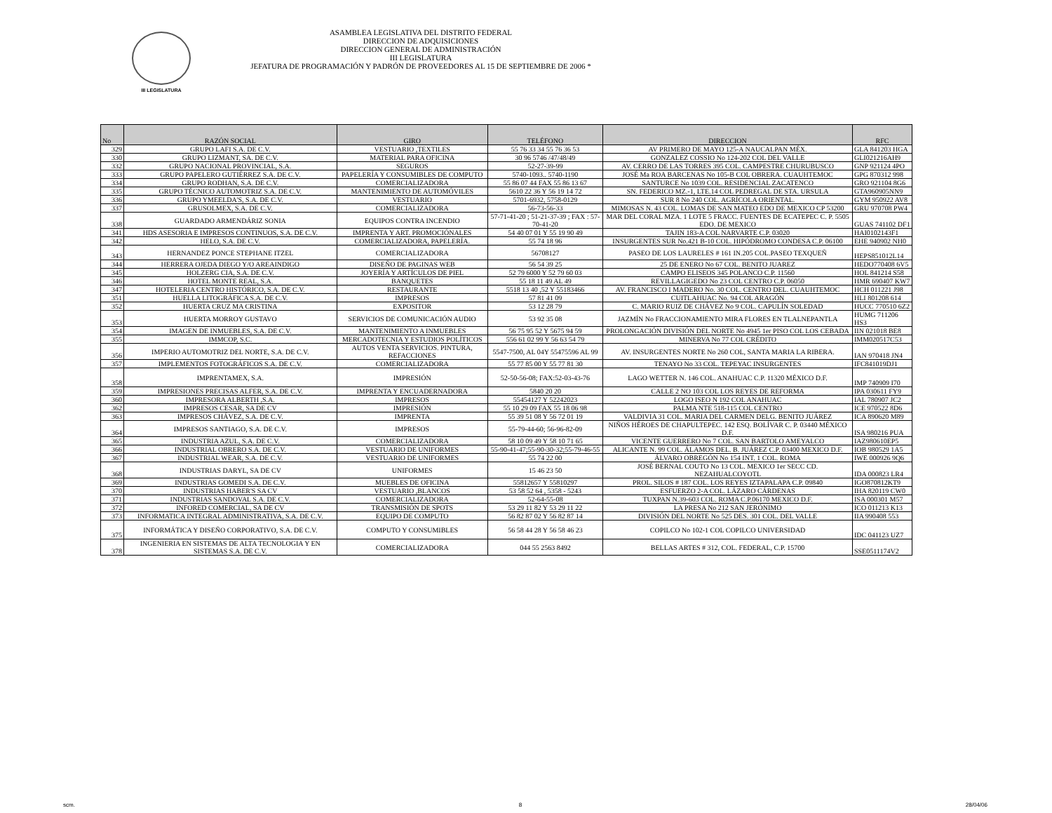III LEGISLATURA
ASAMBLEA LEGISLATIVA DEL DISTRITO FEDERAL
DIRECCION DE ADQUISICIONES
DIRECCION GENERAL DE ADMINISTRACIÓN
III LEGISLATURA
JEFATURA DE PROGRAMACIÓN Y PADRÓN DE PROVEEDORES AL 15 DE SEPTIEMBRE DE 2006 *
| No | RAZÓN SOCIAL | GIRO | TELÉFONO | DIRECCION | RFC |
| --- | --- | --- | --- | --- | --- |
| 329 | GRUPO LAFI S.A. DE C.V. | VESTUARIO ,TEXTILES | 55 76 33 34 55 76 36 53 | AV PRIMERO DE MAYO 125-A NAUCALPAN MÉX. | GLA 841203 HGA |
| 330 | GRUPO LIZMANT, SA. DE C.V. | MATERIAL PARA OFICINA | 30 96 5746 /47/48/49 | GONZALEZ COSSIO No 124-202 COL DEL VALLE | GLI021216AH9 |
| 332 | GRUPO NACIONAL PROVINCIAL, S.A. | SEGUROS | 52-27-39-99 | AV. CERRO DE LAS TORRES 395 COL. CAMPESTRE CHURUBUSCO | GNP 921124 4PO |
| 333 | GRUPO PAPELERO GUTIÉRREZ S.A. DE C.V. | PAPELERÍA Y CONSUMIBLES DE COMPUTO | 5740-1093.. 5740-1190 | JOSÉ Ma ROA BARCENAS No 105-B COL OBRERA. CUAUHTEMOC | GPG 870312 998 |
| 334 | GRUPO RODHAN, S.A. DE C.V. | COMERCIALIZADORA | 55 86 07 44 FAX 55 86 13 67 | SANTURCE No 1039 COL. RESIDENCIAL ZACATENCO | GRO 921104 8G6 |
| 335 | GRUPO TÉCNICO AUTOMOTRIZ S.A. DE C.V. | MANTENIMIENTO DE AUTOMÓVILES | 5610 22 36 Y 56 19 14 72 | SN. FEDERICO MZ.-1, LTE.14 COL PEDREGAL DE STA. URSULA | GTA960905NN9 |
| 336 | GRUPO YMEELDA'S, S.A. DE C.V. | VESTUARIO | 5701-6932, 5758-0129 | SUR 8 No 240 COL. AGRÍCOLA ORIENTAL. | GYM 950922 AV8 |
| 337 | GRUSOLMEX, S.A. DE C.V. | COMERCIALIZADORA | 56-73-56-33 | MIMOSAS N. 43 COL. LOMAS DE SAN MATEO EDO DE MEXICO CP 53200 | GRU 970708 PW4 |
| 338 | GUARDADO ARMENDÁRIZ SONIA | EQUIPOS CONTRA INCENDIO | 57-71-41-20 ; 51-21-37-39 ; FAX : 57-70-41-20 | MAR DEL CORAL MZA. 1 LOTE 5 FRACC. FUENTES DE ECATEPEC C. P. 5505 EDO. DE MEXICO | GUAS 741102 DF1 |
| 341 | HDS ASESORIA E IMPRESOS CONTINUOS, S.A. DE C.V. | IMPRENTA Y ART. PROMOCIÓNALES | 54 40 07 01 Y 55 19 90 49 | TAJIN 183-A COL NARVARTE C.P. 03020 | HAI0102143F1 |
| 342 | HELO, S.A. DE C.V. | COMERCIALIZADORA, PAPELERÍA. | 55 74 18 96 | INSURGENTES SUR No.421 B-10 COL. HIPÓDROMO CONDESA C.P. 06100 | EHE 940902 NH0 |
| 343 | HERNANDEZ PONCE STEPHANE ITZEL | COMERCIALIZADORA | 56708127 | PASEO DE LOS LAURELES # 161 IN.205 COL.PASEO TEXQUEÑ | HEPS851012L14 |
| 344 | HERRERA OJEDA DIEGO Y/O AREAINDIGO | DISEÑO DE PAGINAS WEB | 56 54 39 25 | 25 DE ENERO No 67 COL. BENITO JUAREZ | HEDO770408 6V5 |
| 345 | HOLZERG CIA, S.A. DE C.V. | JOYERÍA Y ARTÍCULOS DE PIEL | 52 79 6000 Y 52 79 60 03 | CAMPO ELISEOS 345 POLANCO C.P. 11560 | HOL 841214 S58 |
| 346 | HOTEL MONTE REAL, S.A. | BANQUETES | 55 18 11 49 AL 49 | REVILLAGIGEDO No 23 COL CENTRO C.P. 06050 | HMR 690407 KW7 |
| 347 | HOTELERIA CENTRO HISTÓRICO, S.A. DE C.V. | RESTAURANTE | 5518 13 40 ,52 Y 55183466 | AV. FRANCISCO I MADERO No. 30 COL. CENTRO DEL. CUAUHTEMOC | HCH 011221 J98 |
| 351 | HUELLA LITOGRÁFICA S.A. DE C.V. | IMPRESOS | 57 81 41 09 | CUITLAHUAC No. 94 COL ARAGÓN | HLI 801208 614 |
| 352 | HUERTA CRUZ MA CRISTINA | EXPOSITOR | 53 12 28 79 | C. MARIO RUIZ DE CHÁVEZ No 9 COL. CAPULÍN SOLEDAD | HUCC 770510 6Z2 |
| 353 | HUERTA MORROY GUSTAVO | SERVICIOS DE COMUNICACIÓN AUDIO | 53 92 35 08 | JAZMÍN No FRACCIONAMIENTO MIRA FLORES EN TLALNEPANTLA | HUMG 711206 HS3 |
| 354 | IMAGEN DE INMUEBLES, S.A. DE C.V. | MANTENIMIENTO A INMUEBLES | 56 75 95 52 Y 5675 94 59 | PROLONGACIÓN DIVISIÓN DEL NORTE No 4945 1er PISO COL LOS CEBADA | IIN 021018 BE8 |
| 355 | IMMCOP, S.C. | MERCADOTECNIA Y ESTUDIOS POLÍTICOS | 556 61 02 99 Y 56 63 54 79 | MINERVA No 77 COL CRÉDITO | IMM020517C53 |
| 356 | IMPERIO AUTOMOTRIZ DEL NORTE, S.A. DE C.V. | AUTOS VENTA SERVICIOS. PINTURA, REFACCIONES | 5547-7500, AL 04Y 55475596 AL 99 | AV. INSURGENTES NORTE No 260 COL, SANTA MARIA LA RIBERA. | IAN 970418 JN4 |
| 357 | IMPLEMENTOS FOTOGRÁFICOS S.A. DE C.V. | COMERCIALIZADORA | 55 77 85 00 Y 55 77 81 30 | TENAYO No 33 COL. TEPEYAC INSURGENTES | IFC841019DJ1 |
| 358 | IMPRENTAMEX, S.A. | IMPRESIÓN | 52-50-56-08; FAX:52-03-43-76 | LAGO WETTER N. 146 COL. ANAHUAC C.P. 11320 MÉXICO D.F. | IMP 740909 I70 |
| 359 | IMPRESIONES PRECISAS ALFER, S.A. DE C.V. | IMPRENTA Y ENCUADERNADORA | 5840 20 20 | CALLE 2 NO 103 COL LOS REYES DE REFORMA | IPA 030611 FY9 |
| 360 | IMPRESORA ALBERTH ,S.A. | IMPRESOS | 55454127 Y 52242023 | LOGO ISEO N 192 COL ANAHUAC | IAL 780907 JC2 |
| 362 | IMPRESOS CESAR, SA DE CV | IMPRESIÓN | 55 10 29 09 FAX 55 18 06 98 | PALMA NTE 518-115 COL CENTRO | ICE 970522 8D6 |
| 363 | IMPRESOS CHÁVEZ, S.A. DE C.V. | IMPRENTA | 55 39 51 08 Y 56 72 01 19 | VALDIVIA 31 COL. MARIA DEL CARMEN DELG. BENITO JUÁREZ | ICA 890620 M89 |
| 364 | IMPRESOS SANTIAGO, S.A. DE C.V. | IMPRESOS | 55-79-44-60; 56-96-82-09 | NIÑOS HÉROES DE CHAPULTEPEC. 142 ESQ. BOLÍVAR C. P. 03440 MÉXICO D.F. | ISA 980216 PUA |
| 365 | INDUSTRIA AZUL, S.A. DE C.V. | COMERCIALIZADORA | 58 10 09 49 Y 58 10 71 65 | VICENTE GUERRERO No 7 COL. SAN BARTOLO AMEYALCO | IAZ980610EP5 |
| 366 | INDUSTRIAL OBRERO S.A. DE C.V. | VESTUARIO DE UNIFORMES | 55-90-41-47;55-90-30-32;55-79-46-55 | ALICANTE N. 99 COL. ÁLAMOS DEL. B. JUÁREZ C.P. 03400 MEXICO D.F. | IOB 980529 1A5 |
| 367 | INDUSTRIAL WEAR, S.A. DE C.V. | VESTUARIO DE UNIFORMES | 55 74 22 00 | ÁLVARO OBREGÓN No 154 INT. 1 COL. ROMA | IWE 000926 9Q6 |
| 368 | INDUSTRIAS DARYL, SA DE CV | UNIFORMES | 15 46 23 50 | JOSÉ BERNAL COUTO No 13 COL. MEXICO 1er SECC CD. NEZAHUALCOYOTL | IDA 000823 LR4 |
| 369 | INDUSTRIAS GOMEDI S.A. DE C.V. | MUEBLES DE OFICINA | 55812657 Y 55810297 | PROL. SILOS # 187 COL. LOS REYES IZTAPALAPA C.P. 09840 | IGO870812KT9 |
| 370 | INDUSTRIAS HABER'S SA CV | VESTUARIO ,BLANCOS | 53 58 52 64 , 5358 - 5243 | ESFUERZO 2-A COL. LÁZARO CÁRDENAS | IHA 820119 CW0 |
| 371 | INDUSTRIAS SANDOVAL S.A. DE C.V. | COMERCIALIZADORA | 52-64-55-08 | TUXPAN N.39-603 COL. ROMA C.P.06170 MEXICO D.F. | ISA 000301 M57 |
| 372 | INFORED COMERCIAL, SA DE CV | TRANSMISIÓN DE SPOTS | 53 29 11 82 Y 53 29 11 22 | LA PRESA No 212 SAN JERÓNIMO | ICO 011213 K13 |
| 373 | INFORMATICA INTEGRAL ADMINISTRATIVA, S.A. DE C.V. | EQUIPO DE COMPUTO | 56 82 87 02 Y 56 82 87 14 | DIVISIÓN DEL NORTE No 525 DES. 301 COL. DEL VALLE | IIA 990408 553 |
| 375 | INFORMÁTICA Y DISEÑO CORPORATIVO, S.A. DE C.V. | COMPUTO Y CONSUMIBLES | 56 58 44 28 Y 56 58 46 23 | COPILCO No 102-1 COL COPILCO UNIVERSIDAD | IDC 041123 UZ7 |
| 378 | INGENIERIA EN SISTEMAS DE ALTA TECNOLOGIA Y EN SISTEMAS S.A. DE C.V. | COMERCIALIZADORA | 044 55 2563 8492 | BELLAS ARTES # 312, COL. FEDERAL, C.P. 15700 | SSE0511174V2 |
scm. 8 28/04/06